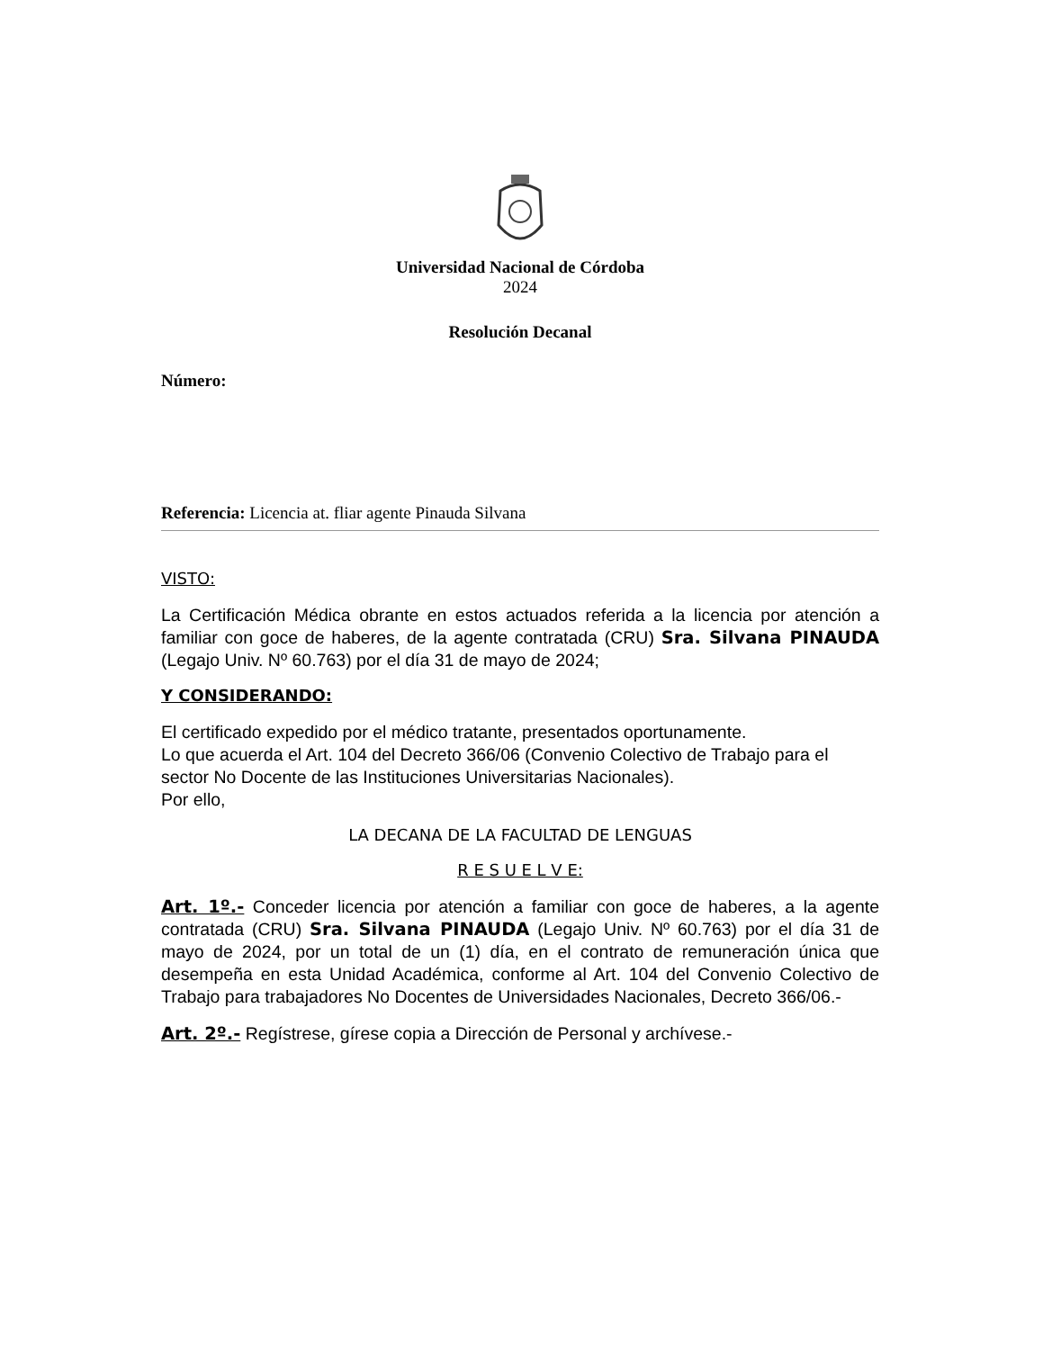Universidad Nacional de Córdoba
2024
Resolución Decanal
Número:
Referencia: Licencia at. fliar agente Pinauda Silvana
VISTO:
La Certificación Médica obrante en estos actuados referida a la licencia por atención a familiar con goce de haberes, de la agente contratada (CRU) Sra. Silvana PINAUDA (Legajo Univ. Nº 60.763) por el día 31 de mayo de 2024;
Y CONSIDERANDO:
El certificado expedido por el médico tratante, presentados oportunamente.
Lo que acuerda el Art. 104 del Decreto 366/06 (Convenio Colectivo de Trabajo para el sector No Docente de las Instituciones Universitarias Nacionales).
Por ello,
LA DECANA DE LA FACULTAD DE LENGUAS
R E S U E L V E:
Art. 1º.- Conceder licencia por atención a familiar con goce de haberes, a la agente contratada (CRU) Sra. Silvana PINAUDA (Legajo Univ. Nº 60.763) por el día 31 de mayo de 2024, por un total de un (1) día, en el contrato de remuneración única que desempeña en esta Unidad Académica, conforme al Art. 104 del Convenio Colectivo de Trabajo para trabajadores No Docentes de Universidades Nacionales, Decreto 366/06.-
Art. 2º.- Regístrese, gírese copia a Dirección de Personal y archívese.-